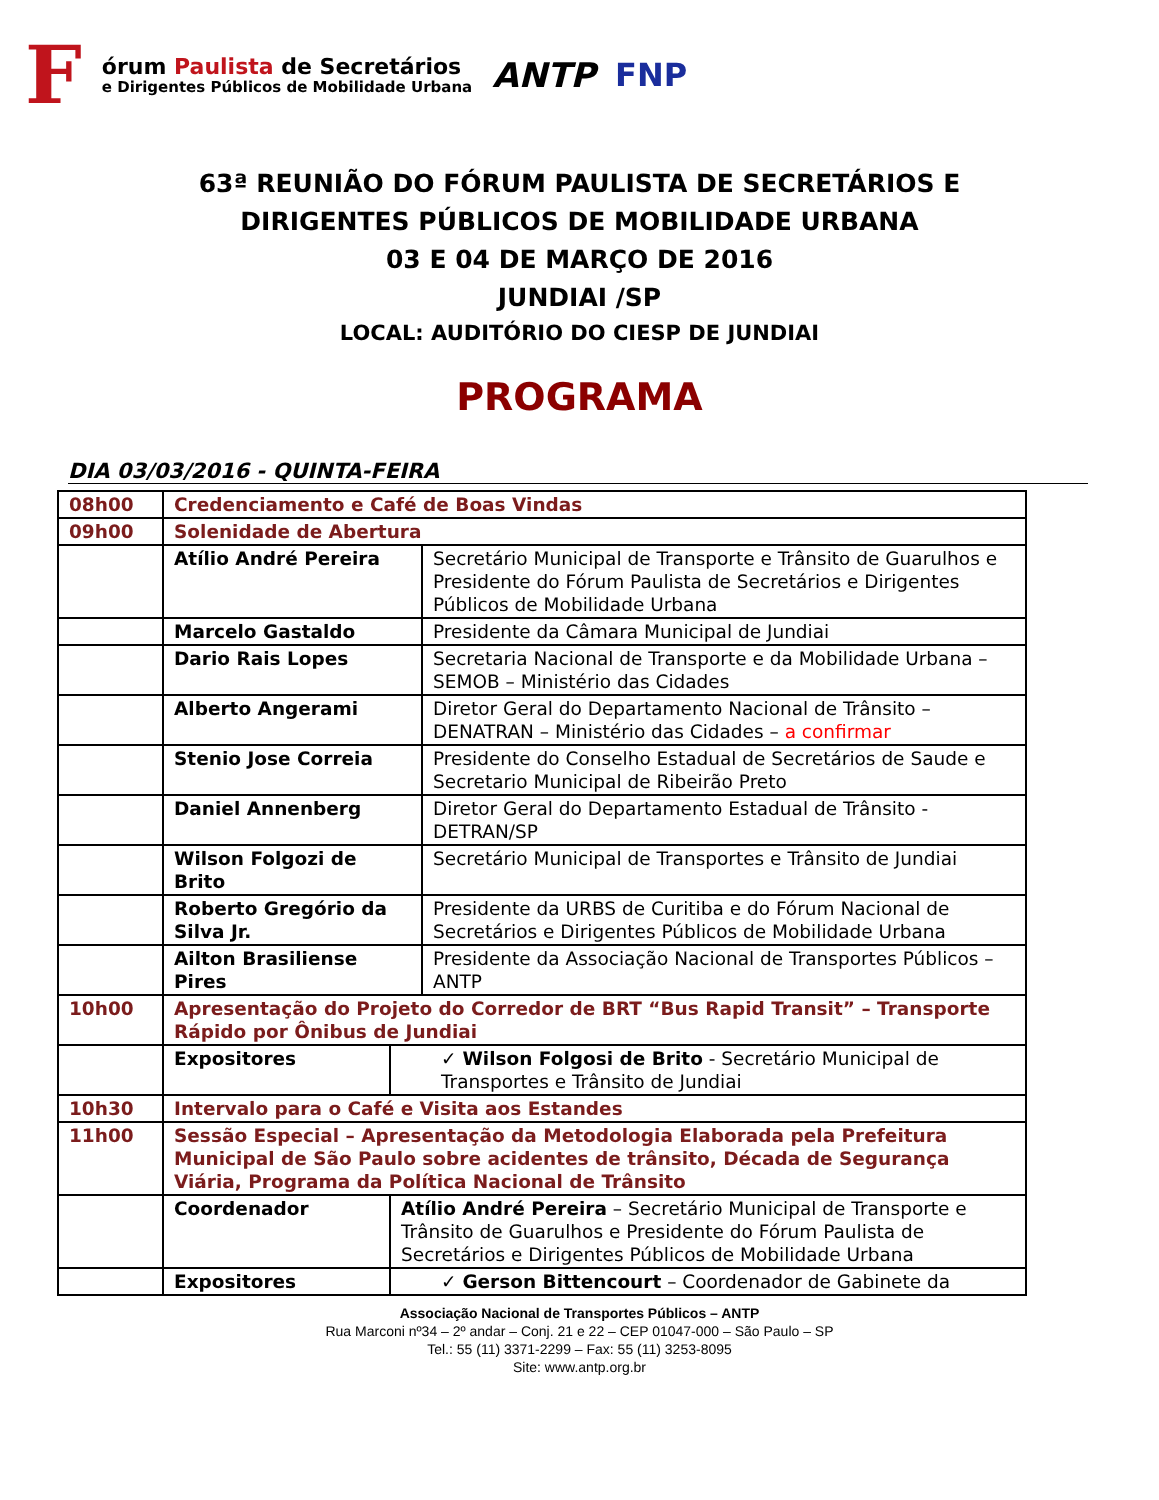F
órum Paulista de Secretários
e Dirigentes Públicos de Mobilidade Urbana
ANTP FNP
63ª REUNIÃO DO FÓRUM PAULISTA DE SECRETÁRIOS E
DIRIGENTES PÚBLICOS DE MOBILIDADE URBANA
03 E 04 DE MARÇO DE 2016
JUNDIAI /SP
LOCAL: AUDITÓRIO DO CIESP DE JUNDIAI
PROGRAMA
DIA 03/03/2016 - QUINTA-FEIRA
| 08h00 | Credenciamento e Café de Boas Vindas | | |
| 09h00 | Solenidade de Abertura | | |
| | Atílio André Pereira | | Secretário Municipal de Transporte e Trânsito de Guarulhos e Presidente do Fórum Paulista de Secretários e Dirigentes Públicos de Mobilidade Urbana |
| | Marcelo Gastaldo | | Presidente da Câmara Municipal de Jundiai |
| | Dario Rais Lopes | | Secretaria Nacional de Transporte e da Mobilidade Urbana – SEMOB – Ministério das Cidades |
| | Alberto Angerami | | Diretor Geral do Departamento Nacional de Trânsito – DENATRAN – Ministério das Cidades – a confirmar |
| | Stenio Jose Correia | | Presidente do Conselho Estadual de Secretários de Saude e Secretario Municipal de Ribeirão Preto |
| | Daniel Annenberg | | Diretor Geral do Departamento Estadual de Trânsito - DETRAN/SP |
| | Wilson Folgozi de Brito | | Secretário Municipal de Transportes e Trânsito de Jundiai |
| | Roberto Gregório da Silva Jr. | | Presidente da URBS de Curitiba e do Fórum Nacional de Secretários e Dirigentes Públicos de Mobilidade Urbana |
| | Ailton Brasiliense Pires | | Presidente da Associação Nacional de Transportes Públicos – ANTP |
| 10h00 | Apresentação do Projeto do Corredor de BRT “Bus Rapid Transit” – Transporte Rápido por Ônibus de Jundiai | | |
| | Expositores | ✓ Wilson Folgosi de Brito - Secretário Municipal de Transportes e Trânsito de Jundiai | |
| 10h30 | Intervalo para o Café e Visita aos Estandes | | |
| 11h00 | Sessão Especial – Apresentação da Metodologia Elaborada pela Prefeitura Municipal de São Paulo sobre acidentes de trânsito, Década de Segurança Viária, Programa da Política Nacional de Trânsito | | |
| | Coordenador | Atílio André Pereira – Secretário Municipal de Transporte e Trânsito de Guarulhos e Presidente do Fórum Paulista de Secretários e Dirigentes Públicos de Mobilidade Urbana | |
| | Expositores | ✓ Gerson Bittencourt – Coordenador de Gabinete da | |
Associação Nacional de Transportes Públicos – ANTP
Rua Marconi nº34 – 2º andar – Conj. 21 e 22 – CEP 01047-000 – São Paulo – SP
Tel.: 55 (11) 3371-2299 – Fax: 55 (11) 3253-8095
Site: www.antp.org.br